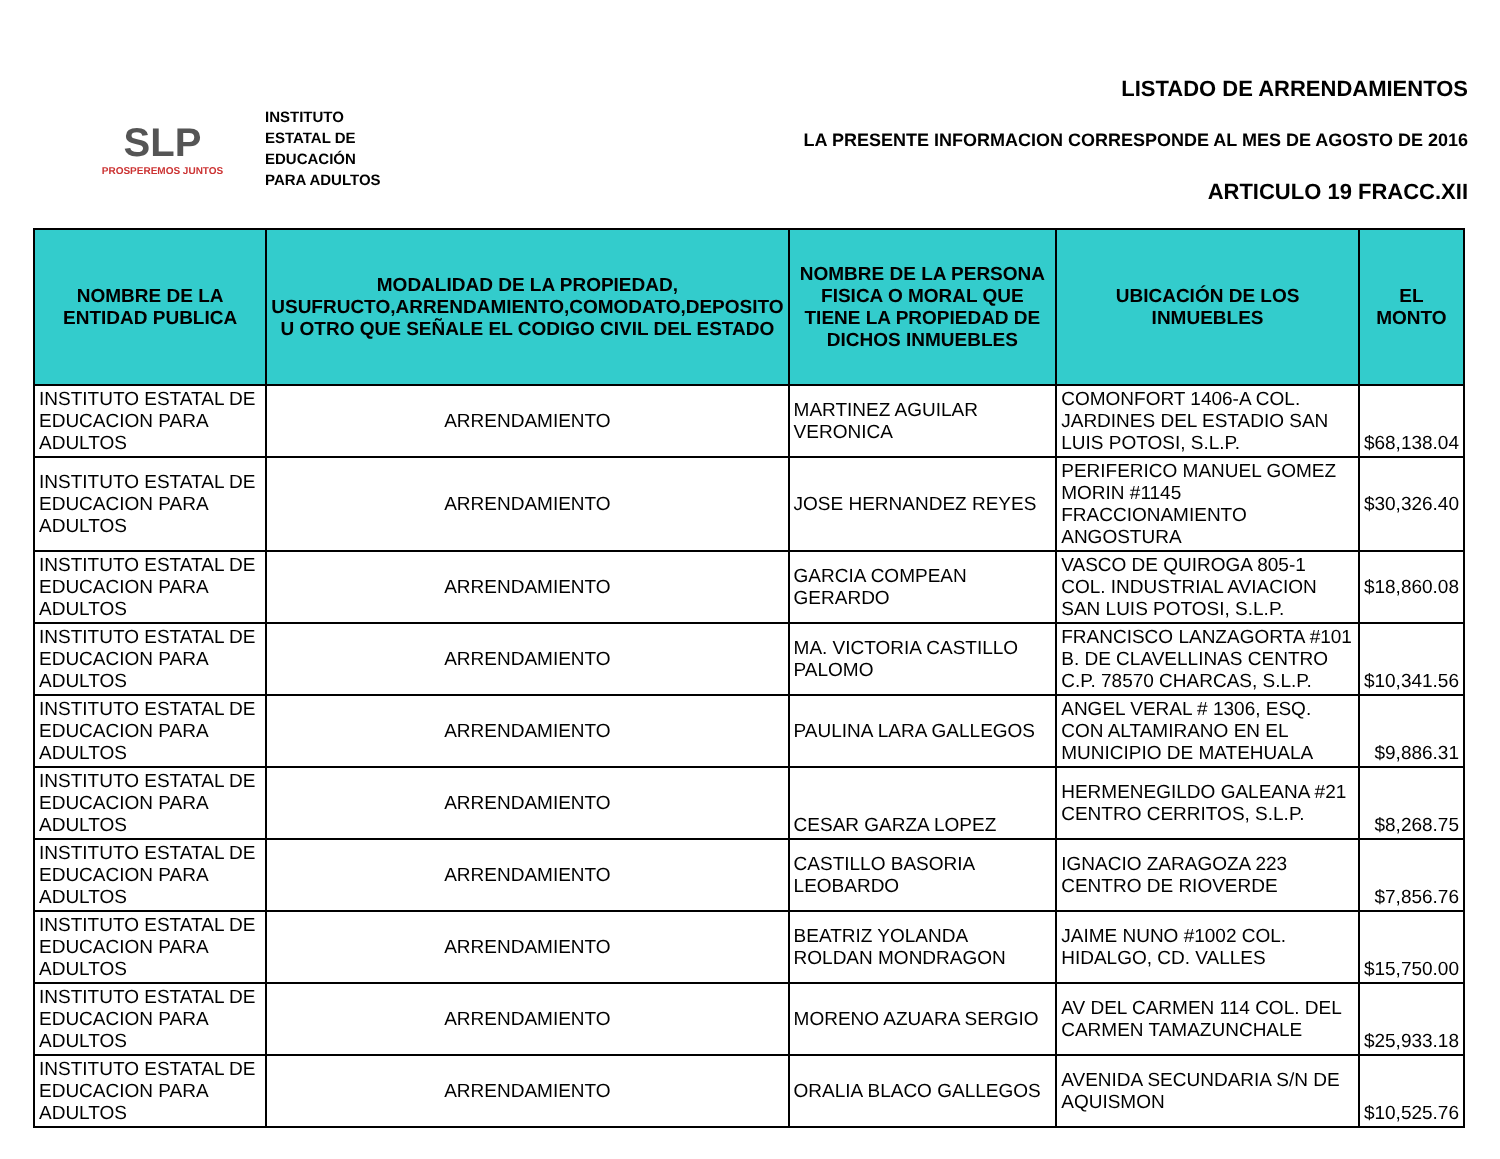SLP
PROSPEREMOS JUNTOS
INSTITUTO
ESTATAL DE
EDUCACIÓN
PARA ADULTOS
LISTADO DE ARRENDAMIENTOS
LA PRESENTE INFORMACION CORRESPONDE AL MES DE AGOSTO DE 2016
ARTICULO 19 FRACC.XII
| NOMBRE DE LA ENTIDAD PUBLICA | MODALIDAD DE LA PROPIEDAD, USUFRUCTO,ARRENDAMIENTO,COMODATO,DEPOSITO U OTRO QUE SEÑALE EL CODIGO CIVIL DEL ESTADO | NOMBRE DE LA PERSONA FISICA O MORAL QUE TIENE LA PROPIEDAD DE DICHOS INMUEBLES | UBICACIÓN DE LOS INMUEBLES | EL MONTO |
| --- | --- | --- | --- | --- |
| INSTITUTO ESTATAL DE EDUCACION PARA ADULTOS | ARRENDAMIENTO | MARTINEZ AGUILAR VERONICA | COMONFORT 1406-A COL. JARDINES DEL ESTADIO SAN LUIS POTOSI, S.L.P. | $68,138.04 |
| INSTITUTO ESTATAL DE EDUCACION PARA ADULTOS | ARRENDAMIENTO | JOSE HERNANDEZ REYES | PERIFERICO MANUEL GOMEZ MORIN #1145 FRACCIONAMIENTO ANGOSTURA | $30,326.40 |
| INSTITUTO ESTATAL DE EDUCACION PARA ADULTOS | ARRENDAMIENTO | GARCIA COMPEAN GERARDO | VASCO DE QUIROGA 805-1 COL. INDUSTRIAL AVIACION SAN LUIS POTOSI, S.L.P. | $18,860.08 |
| INSTITUTO ESTATAL DE EDUCACION PARA ADULTOS | ARRENDAMIENTO | MA. VICTORIA CASTILLO PALOMO | FRANCISCO LANZAGORTA #101 B. DE CLAVELLINAS CENTRO C.P. 78570 CHARCAS, S.L.P. | $10,341.56 |
| INSTITUTO ESTATAL DE EDUCACION PARA ADULTOS | ARRENDAMIENTO | PAULINA LARA GALLEGOS | ANGEL VERAL # 1306, ESQ. CON ALTAMIRANO EN EL MUNICIPIO DE MATEHUALA | $9,886.31 |
| INSTITUTO ESTATAL DE EDUCACION PARA ADULTOS | ARRENDAMIENTO | CESAR GARZA LOPEZ | HERMENEGILDO GALEANA #21 CENTRO CERRITOS, S.L.P. | $8,268.75 |
| INSTITUTO ESTATAL DE EDUCACION PARA ADULTOS | ARRENDAMIENTO | CASTILLO BASORIA LEOBARDO | IGNACIO ZARAGOZA 223 CENTRO DE RIOVERDE | $7,856.76 |
| INSTITUTO ESTATAL DE EDUCACION PARA ADULTOS | ARRENDAMIENTO | BEATRIZ YOLANDA ROLDAN MONDRAGON | JAIME NUNO #1002 COL. HIDALGO, CD. VALLES | $15,750.00 |
| INSTITUTO ESTATAL DE EDUCACION PARA ADULTOS | ARRENDAMIENTO | MORENO AZUARA SERGIO | AV DEL CARMEN 114 COL. DEL CARMEN TAMAZUNCHALE | $25,933.18 |
| INSTITUTO ESTATAL DE EDUCACION PARA ADULTOS | ARRENDAMIENTO | ORALIA BLACO GALLEGOS | AVENIDA SECUNDARIA S/N DE AQUISMON | $10,525.76 |